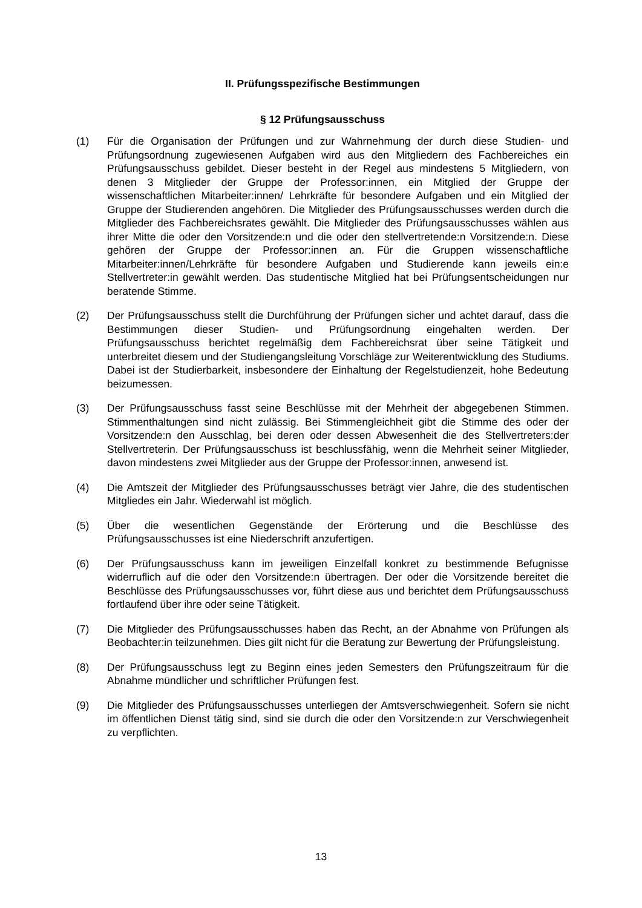II. Prüfungsspezifische Bestimmungen
§ 12 Prüfungsausschuss
(1) Für die Organisation der Prüfungen und zur Wahrnehmung der durch diese Studien- und Prüfungsordnung zugewiesenen Aufgaben wird aus den Mitgliedern des Fachbereiches ein Prüfungsausschuss gebildet. Dieser besteht in der Regel aus mindestens 5 Mitgliedern, von denen 3 Mitglieder der Gruppe der Professor:innen, ein Mitglied der Gruppe der wissenschaftlichen Mitarbeiter:innen/ Lehrkräfte für besondere Aufgaben und ein Mitglied der Gruppe der Studierenden angehören. Die Mitglieder des Prüfungsausschusses werden durch die Mitglieder des Fachbereichsrates gewählt. Die Mitglieder des Prüfungsausschusses wählen aus ihrer Mitte die oder den Vorsitzende:n und die oder den stellvertretende:n Vorsitzende:n. Diese gehören der Gruppe der Professor:innen an. Für die Gruppen wissenschaftliche Mitarbeiter:innen/Lehrkräfte für besondere Aufgaben und Studierende kann jeweils ein:e Stellvertreter:in gewählt werden. Das studentische Mitglied hat bei Prüfungsentscheidungen nur beratende Stimme.
(2) Der Prüfungsausschuss stellt die Durchführung der Prüfungen sicher und achtet darauf, dass die Bestimmungen dieser Studien- und Prüfungsordnung eingehalten werden. Der Prüfungsausschuss berichtet regelmäßig dem Fachbereichsrat über seine Tätigkeit und unterbreitet diesem und der Studiengangsleitung Vorschläge zur Weiterentwicklung des Studiums. Dabei ist der Studierbarkeit, insbesondere der Einhaltung der Regelstudienzeit, hohe Bedeutung beizumessen.
(3) Der Prüfungsausschuss fasst seine Beschlüsse mit der Mehrheit der abgegebenen Stimmen. Stimmenthaltungen sind nicht zulässig. Bei Stimmengleichheit gibt die Stimme des oder der Vorsitzende:n den Ausschlag, bei deren oder dessen Abwesenheit die des Stellvertreters:der Stellvertreterin. Der Prüfungsausschuss ist beschlussfähig, wenn die Mehrheit seiner Mitglieder, davon mindestens zwei Mitglieder aus der Gruppe der Professor:innen, anwesend ist.
(4) Die Amtszeit der Mitglieder des Prüfungsausschusses beträgt vier Jahre, die des studentischen Mitgliedes ein Jahr. Wiederwahl ist möglich.
(5) Über die wesentlichen Gegenstände der Erörterung und die Beschlüsse des Prüfungsausschusses ist eine Niederschrift anzufertigen.
(6) Der Prüfungsausschuss kann im jeweiligen Einzelfall konkret zu bestimmende Befugnisse widerruflich auf die oder den Vorsitzende:n übertragen. Der oder die Vorsitzende bereitet die Beschlüsse des Prüfungsausschusses vor, führt diese aus und berichtet dem Prüfungsausschuss fortlaufend über ihre oder seine Tätigkeit.
(7) Die Mitglieder des Prüfungsausschusses haben das Recht, an der Abnahme von Prüfungen als Beobachter:in teilzunehmen. Dies gilt nicht für die Beratung zur Bewertung der Prüfungsleistung.
(8) Der Prüfungsausschuss legt zu Beginn eines jeden Semesters den Prüfungszeitraum für die Abnahme mündlicher und schriftlicher Prüfungen fest.
(9) Die Mitglieder des Prüfungsausschusses unterliegen der Amtsverschwiegenheit. Sofern sie nicht im öffentlichen Dienst tätig sind, sind sie durch die oder den Vorsitzende:n zur Verschwiegenheit zu verpflichten.
13